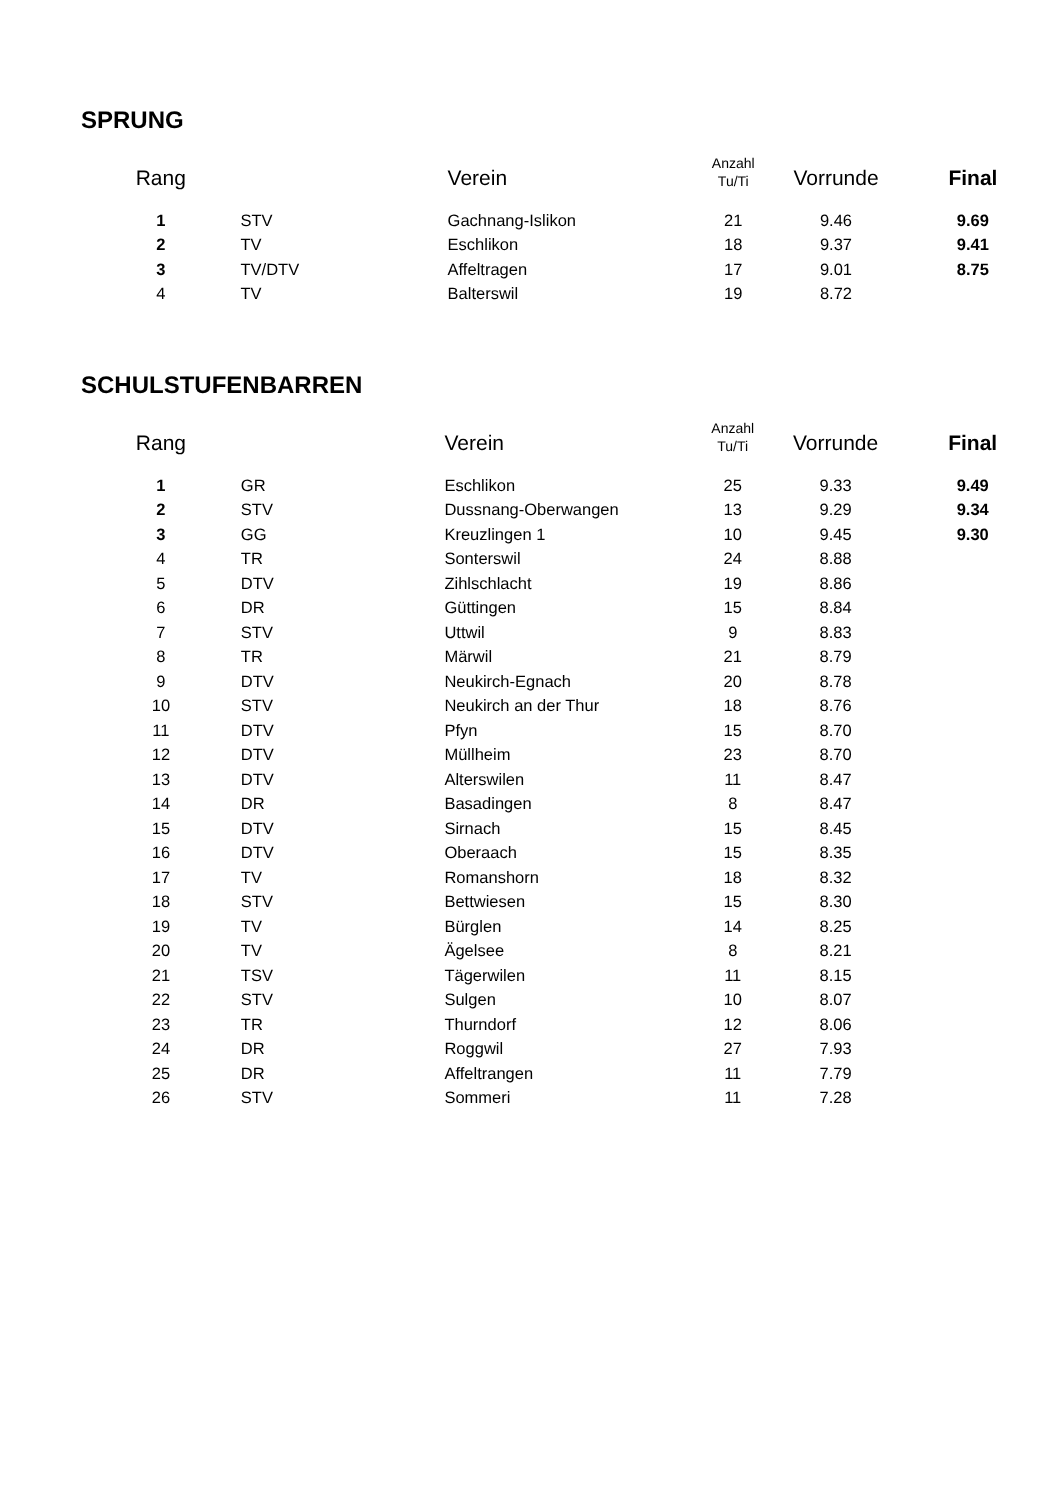SPRUNG
| Rang | | Verein | Anzahl Tu/Ti | Vorrunde | Final |
| --- | --- | --- | --- | --- | --- |
| 1 | STV | Gachnang-Islikon | 21 | 9.46 | 9.69 |
| 2 | TV | Eschlikon | 18 | 9.37 | 9.41 |
| 3 | TV/DTV | Affeltragen | 17 | 9.01 | 8.75 |
| 4 | TV | Balterswil | 19 | 8.72 | |
SCHULSTUFENBARREN
| Rang | | Verein | Anzahl Tu/Ti | Vorrunde | Final |
| --- | --- | --- | --- | --- | --- |
| 1 | GR | Eschlikon | 25 | 9.33 | 9.49 |
| 2 | STV | Dussnang-Oberwangen | 13 | 9.29 | 9.34 |
| 3 | GG | Kreuzlingen 1 | 10 | 9.45 | 9.30 |
| 4 | TR | Sonterswil | 24 | 8.88 | |
| 5 | DTV | Zihlschlacht | 19 | 8.86 | |
| 6 | DR | Güttingen | 15 | 8.84 | |
| 7 | STV | Uttwil | 9 | 8.83 | |
| 8 | TR | Märwil | 21 | 8.79 | |
| 9 | DTV | Neukirch-Egnach | 20 | 8.78 | |
| 10 | STV | Neukirch an der Thur | 18 | 8.76 | |
| 11 | DTV | Pfyn | 15 | 8.70 | |
| 12 | DTV | Müllheim | 23 | 8.70 | |
| 13 | DTV | Alterswilen | 11 | 8.47 | |
| 14 | DR | Basadingen | 8 | 8.47 | |
| 15 | DTV | Sirnach | 15 | 8.45 | |
| 16 | DTV | Oberaach | 15 | 8.35 | |
| 17 | TV | Romanshorn | 18 | 8.32 | |
| 18 | STV | Bettwiesen | 15 | 8.30 | |
| 19 | TV | Bürglen | 14 | 8.25 | |
| 20 | TV | Ägelsee | 8 | 8.21 | |
| 21 | TSV | Tägerwilen | 11 | 8.15 | |
| 22 | STV | Sulgen | 10 | 8.07 | |
| 23 | TR | Thurndorf | 12 | 8.06 | |
| 24 | DR | Roggwil | 27 | 7.93 | |
| 25 | DR | Affeltrangen | 11 | 7.79 | |
| 26 | STV | Sommeri | 11 | 7.28 | |